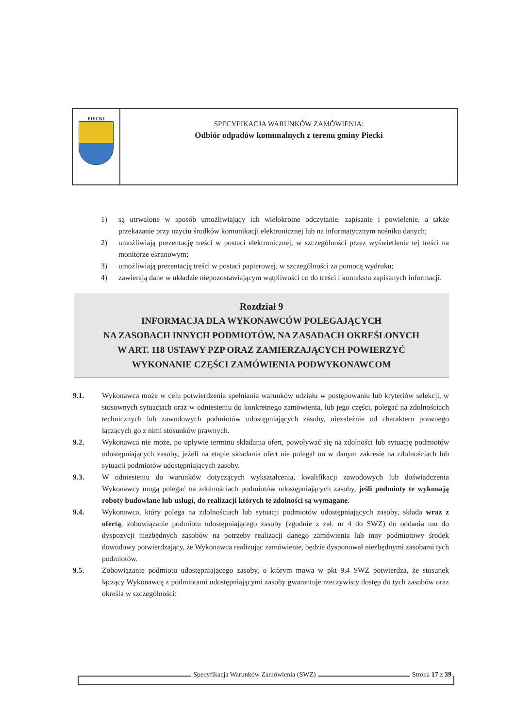PIECKI
SPECYFIKACJA WARUNKÓW ZAMÓWIENIA:
Odbiór odpadów komunalnych z terenu gminy Piecki
1) są utrwalone w sposób umożliwiający ich wielokrotne odczytanie, zapisanie i powielenie, a także przekazanie przy użyciu środków komunikacji elektronicznej lub na informatycznym nośniku danych;
2) umożliwiają prezentację treści w postaci elektronicznej, w szczególności przez wyświetlenie tej treści na monitorze ekranowym;
3) umożliwiają prezentację treści w postaci papierowej, w szczególności za pomocą wydruku;
4) zawierają dane w układzie niepozostawiającym wątpliwości co do treści i kontekstu zapisanych informacji.
Rozdział 9
INFORMACJA DLA WYKONAWCÓW POLEGAJĄCYCH
NA ZASOBACH INNYCH PODMIOTÓW, NA ZASADACH OKREŚLONYCH
W ART. 118 USTAWY PZP ORAZ ZAMIERZAJĄCYCH POWIERZYĆ
WYKONANIE CZĘŚCI ZAMÓWIENIA PODWYKONAWCOM
9.1. Wykonawca może w celu potwierdzenia spełniania warunków udziału w postępowaniu lub kryteriów selekcji, w stosownych sytuacjach oraz w odniesieniu do konkretnego zamówienia, lub jego części, polegać na zdolnościach technicznych lub zawodowych podmiotów udostępniających zasoby, niezależnie od charakteru prawnego łączących go z nimi stosunków prawnych.
9.2. Wykonawca nie może, po upływie terminu składania ofert, powoływać się na zdolności lub sytuację podmiotów udostępniających zasoby, jeżeli na etapie składania ofert nie polegał on w danym zakresie na zdolnościach lub sytuacji podmiotów udostępniających zasoby.
9.3. W odniesieniu do warunków dotyczących wykształcenia, kwalifikacji zawodowych lub doświadczenia Wykonawcy mogą polegać na zdolnościach podmiotów udostępniających zasoby, jeśli podmioty te wykonają roboty budowlane lub usługi, do realizacji których te zdolności są wymagane.
9.4. Wykonawca, który polega na zdolnościach lub sytuacji podmiotów udostępniających zasoby, składa wraz z ofertą, zobowiązanie podmiotu udostępniającego zasoby (zgodnie z zał. nr 4 do SWZ) do oddania mu do dyspozycji niezbędnych zasobów na potrzeby realizacji danego zamówienia lub inny podmiotowy środek dowodowy potwierdzający, że Wykonawca realizując zamówienie, będzie dysponował niezbędnymi zasobami tych podmiotów.
9.5. Zobowiązanie podmiotu udostępniającego zasoby, o którym mowa w pkt 9.4 SWZ potwierdza, że stosunek łączący Wykonawcę z podmiotami udostępniającymi zasoby gwarantuje rzeczywisty dostęp do tych zasobów oraz określa w szczególności:
Specyfikacja Warunków Zamówienia (SWZ) Strona 17 z 39